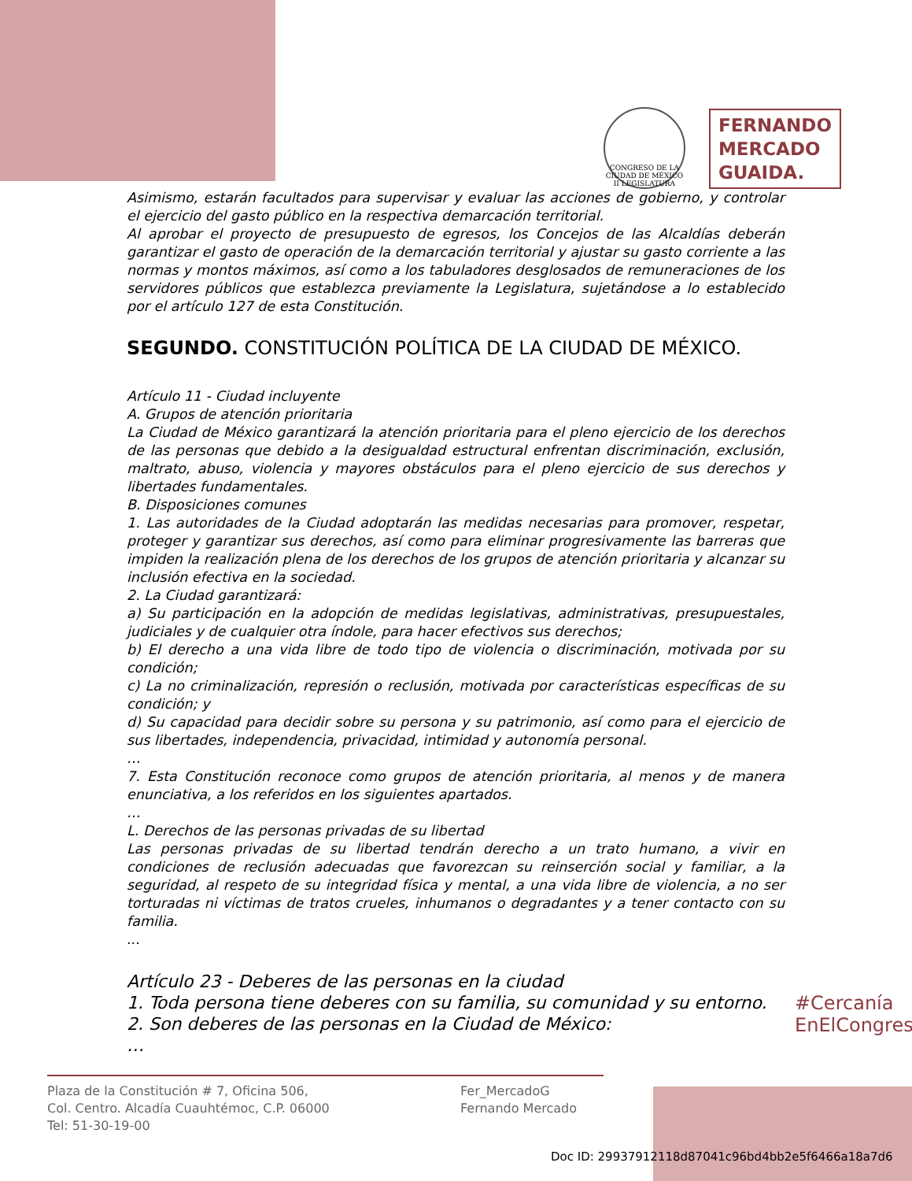CONGRESO DE LA CIUDAD DE MÉXICO
II LEGISLATURA
FERNANDO
MERCADO
GUAIDA.
Asimismo, estarán facultados para supervisar y evaluar las acciones de gobierno, y controlar el ejercicio del gasto público en la respectiva demarcación territorial.
Al aprobar el proyecto de presupuesto de egresos, los Concejos de las Alcaldías deberán garantizar el gasto de operación de la demarcación territorial y ajustar su gasto corriente a las normas y montos máximos, así como a los tabuladores desglosados de remuneraciones de los servidores públicos que establezca previamente la Legislatura, sujetándose a lo establecido por el artículo 127 de esta Constitución.
SEGUNDO. CONSTITUCIÓN POLÍTICA DE LA CIUDAD DE MÉXICO.
Artículo 11 - Ciudad incluyente
A. Grupos de atención prioritaria
La Ciudad de México garantizará la atención prioritaria para el pleno ejercicio de los derechos de las personas que debido a la desigualdad estructural enfrentan discriminación, exclusión, maltrato, abuso, violencia y mayores obstáculos para el pleno ejercicio de sus derechos y libertades fundamentales.
B. Disposiciones comunes
1. Las autoridades de la Ciudad adoptarán las medidas necesarias para promover, respetar, proteger y garantizar sus derechos, así como para eliminar progresivamente las barreras que impiden la realización plena de los derechos de los grupos de atención prioritaria y alcanzar su inclusión efectiva en la sociedad.
2. La Ciudad garantizará:
a) Su participación en la adopción de medidas legislativas, administrativas, presupuestales, judiciales y de cualquier otra índole, para hacer efectivos sus derechos;
b) El derecho a una vida libre de todo tipo de violencia o discriminación, motivada por su condición;
c) La no criminalización, represión o reclusión, motivada por características específicas de su condición; y
d) Su capacidad para decidir sobre su persona y su patrimonio, así como para el ejercicio de sus libertades, independencia, privacidad, intimidad y autonomía personal.
…
7. Esta Constitución reconoce como grupos de atención prioritaria, al menos y de manera enunciativa, a los referidos en los siguientes apartados.
…
L. Derechos de las personas privadas de su libertad
Las personas privadas de su libertad tendrán derecho a un trato humano, a vivir en condiciones de reclusión adecuadas que favorezcan su reinserción social y familiar, a la seguridad, al respeto de su integridad física y mental, a una vida libre de violencia, a no ser torturadas ni víctimas de tratos crueles, inhumanos o degradantes y a tener contacto con su familia.
...
Artículo 23 - Deberes de las personas en la ciudad
1. Toda persona tiene deberes con su familia, su comunidad y su entorno.
2. Son deberes de las personas en la Ciudad de México:
…
#Cercanía
EnElCongreso
Plaza de la Constitución # 7, Oficina 506,
Col. Centro. Alcadía Cuauhtémoc, C.P. 06000
Tel: 51-30-19-00
Fer_MercadoG
Fernando Mercado
Doc ID: 29937912118d87041c96bd4bb2e5f6466a18a7d6